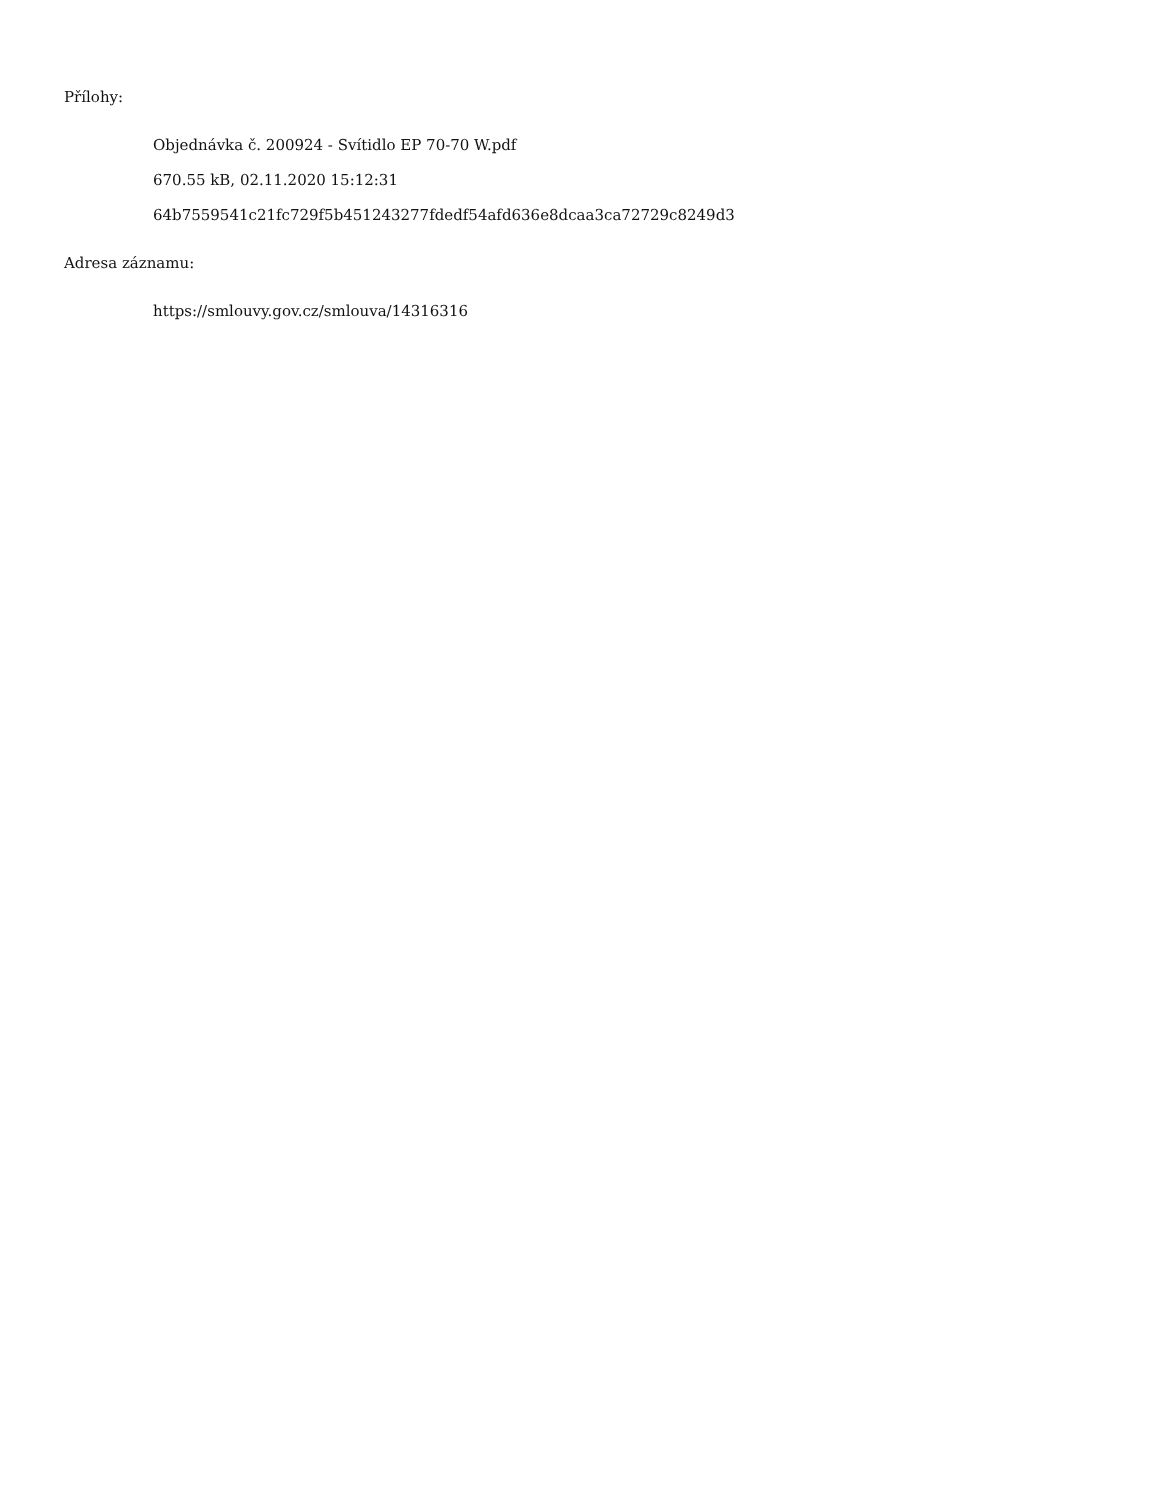Přílohy:
Objednávka č. 200924 - Svítidlo EP 70-70 W.pdf
670.55 kB, 02.11.2020 15:12:31
64b7559541c21fc729f5b451243277fdedf54afd636e8dcaa3ca72729c8249d3
Adresa záznamu:
https://smlouvy.gov.cz/smlouva/14316316